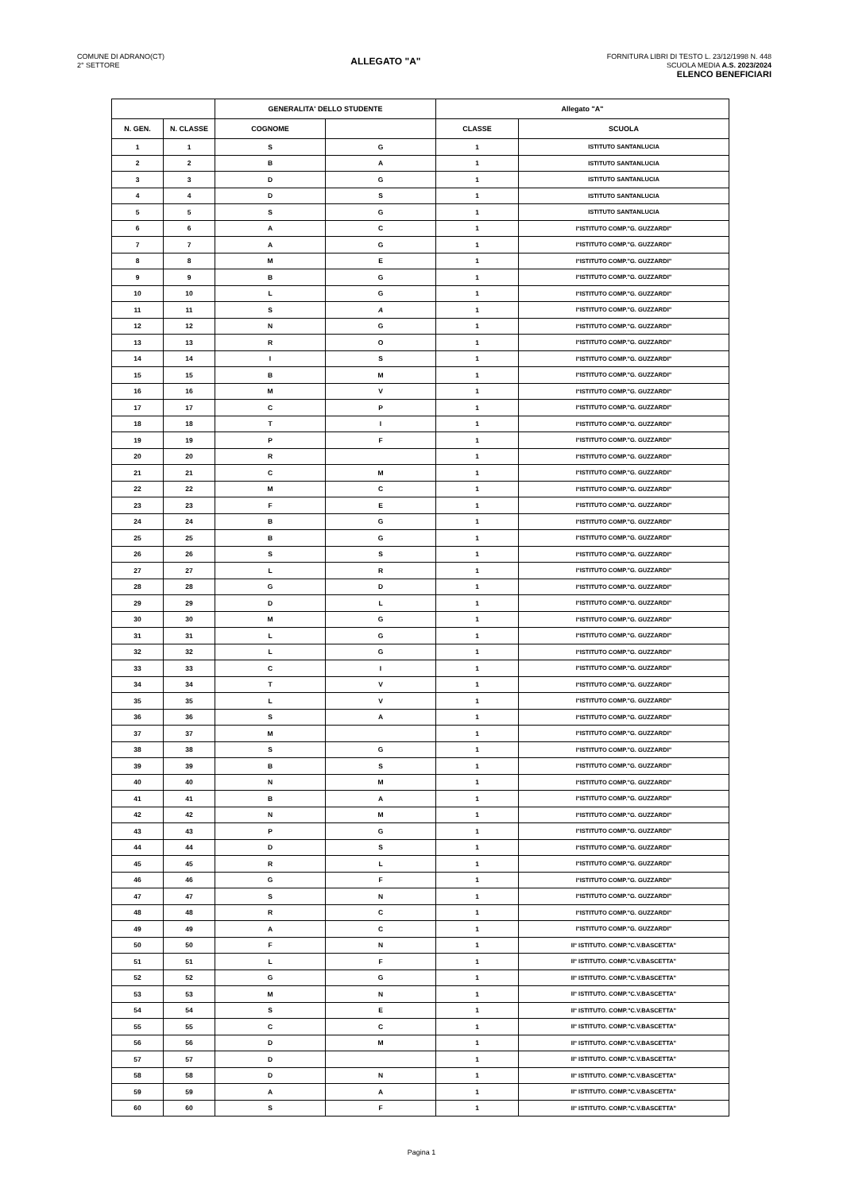COMUNE DI ADRANO(CT)
2° SETTORE
ALLEGATO "A"
FORNITURA LIBRI DI TESTO L. 23/12/1998 N. 448
SCUOLA MEDIA A.S. 2023/2024
ELENCO BENEFICIARI
| | | GENERALITA' DELLO STUDENTE | | Allegato "A" | |
| --- | --- | --- | --- | --- | --- |
| N. GEN. | N. CLASSE | COGNOME | | CLASSE | SCUOLA |
| 1 | 1 | S | G | 1 | ISTITUTO SANTANLUCIA |
| 2 | 2 | B | A | 1 | ISTITUTO SANTANLUCIA |
| 3 | 3 | D | G | 1 | ISTITUTO SANTANLUCIA |
| 4 | 4 | D | S | 1 | ISTITUTO SANTANLUCIA |
| 5 | 5 | S | G | 1 | ISTITUTO SANTANLUCIA |
| 6 | 6 | A | C | 1 | I°ISTITUTO COMP."G. GUZZARDI" |
| 7 | 7 | A | G | 1 | I°ISTITUTO COMP."G. GUZZARDI" |
| 8 | 8 | M | E | 1 | I°ISTITUTO COMP."G. GUZZARDI" |
| 9 | 9 | B | G | 1 | I°ISTITUTO COMP."G. GUZZARDI" |
| 10 | 10 | L | G | 1 | I°ISTITUTO COMP."G. GUZZARDI" |
| 11 | 11 | S | A | 1 | I°ISTITUTO COMP."G. GUZZARDI" |
| 12 | 12 | N | G | 1 | I°ISTITUTO COMP."G. GUZZARDI" |
| 13 | 13 | R | O | 1 | I°ISTITUTO COMP."G. GUZZARDI" |
| 14 | 14 | I | S | 1 | I°ISTITUTO COMP."G. GUZZARDI" |
| 15 | 15 | B | M | 1 | I°ISTITUTO COMP."G. GUZZARDI" |
| 16 | 16 | M | V | 1 | I°ISTITUTO COMP."G. GUZZARDI" |
| 17 | 17 | C | P | 1 | I°ISTITUTO COMP."G. GUZZARDI" |
| 18 | 18 | T | I | 1 | I°ISTITUTO COMP."G. GUZZARDI" |
| 19 | 19 | P | F | 1 | I°ISTITUTO COMP."G. GUZZARDI" |
| 20 | 20 | R | | 1 | I°ISTITUTO COMP."G. GUZZARDI" |
| 21 | 21 | C | M | 1 | I°ISTITUTO COMP."G. GUZZARDI" |
| 22 | 22 | M | C | 1 | I°ISTITUTO COMP."G. GUZZARDI" |
| 23 | 23 | F | E | 1 | I°ISTITUTO COMP."G. GUZZARDI" |
| 24 | 24 | B | G | 1 | I°ISTITUTO COMP."G. GUZZARDI" |
| 25 | 25 | B | G | 1 | I°ISTITUTO COMP."G. GUZZARDI" |
| 26 | 26 | S | S | 1 | I°ISTITUTO COMP."G. GUZZARDI" |
| 27 | 27 | L | R | 1 | I°ISTITUTO COMP."G. GUZZARDI" |
| 28 | 28 | G | D | 1 | I°ISTITUTO COMP."G. GUZZARDI" |
| 29 | 29 | D | L | 1 | I°ISTITUTO COMP."G. GUZZARDI" |
| 30 | 30 | M | G | 1 | I°ISTITUTO COMP."G. GUZZARDI" |
| 31 | 31 | L | G | 1 | I°ISTITUTO COMP."G. GUZZARDI" |
| 32 | 32 | L | G | 1 | I°ISTITUTO COMP."G. GUZZARDI" |
| 33 | 33 | C | I | 1 | I°ISTITUTO COMP."G. GUZZARDI" |
| 34 | 34 | T | V | 1 | I°ISTITUTO COMP."G. GUZZARDI" |
| 35 | 35 | L | V | 1 | I°ISTITUTO COMP."G. GUZZARDI" |
| 36 | 36 | S | A | 1 | I°ISTITUTO COMP."G. GUZZARDI" |
| 37 | 37 | M | | 1 | I°ISTITUTO COMP."G. GUZZARDI" |
| 38 | 38 | S | G | 1 | I°ISTITUTO COMP."G. GUZZARDI" |
| 39 | 39 | B | S | 1 | I°ISTITUTO COMP."G. GUZZARDI" |
| 40 | 40 | N | M | 1 | I°ISTITUTO COMP."G. GUZZARDI" |
| 41 | 41 | B | A | 1 | I°ISTITUTO COMP."G. GUZZARDI" |
| 42 | 42 | N | M | 1 | I°ISTITUTO COMP."G. GUZZARDI" |
| 43 | 43 | P | G | 1 | I°ISTITUTO COMP."G. GUZZARDI" |
| 44 | 44 | D | S | 1 | I°ISTITUTO COMP."G. GUZZARDI" |
| 45 | 45 | R | L | 1 | I°ISTITUTO COMP."G. GUZZARDI" |
| 46 | 46 | G | F | 1 | I°ISTITUTO COMP."G. GUZZARDI" |
| 47 | 47 | S | N | 1 | I°ISTITUTO COMP."G. GUZZARDI" |
| 48 | 48 | R | C | 1 | I°ISTITUTO COMP."G. GUZZARDI" |
| 49 | 49 | A | C | 1 | I°ISTITUTO COMP."G. GUZZARDI" |
| 50 | 50 | F | N | 1 | II° ISTITUTO. COMP."C.V.BASCETTA" |
| 51 | 51 | L | F | 1 | II° ISTITUTO. COMP."C.V.BASCETTA" |
| 52 | 52 | G | G | 1 | II° ISTITUTO. COMP."C.V.BASCETTA" |
| 53 | 53 | M | N | 1 | II° ISTITUTO. COMP."C.V.BASCETTA" |
| 54 | 54 | S | E | 1 | II° ISTITUTO. COMP."C.V.BASCETTA" |
| 55 | 55 | C | C | 1 | II° ISTITUTO. COMP."C.V.BASCETTA" |
| 56 | 56 | D | M | 1 | II° ISTITUTO. COMP."C.V.BASCETTA" |
| 57 | 57 | D | | 1 | II° ISTITUTO. COMP."C.V.BASCETTA" |
| 58 | 58 | D | N | 1 | II° ISTITUTO. COMP."C.V.BASCETTA" |
| 59 | 59 | A | A | 1 | II° ISTITUTO. COMP."C.V.BASCETTA" |
| 60 | 60 | S | F | 1 | II° ISTITUTO. COMP."C.V.BASCETTA" |
Pagina 1